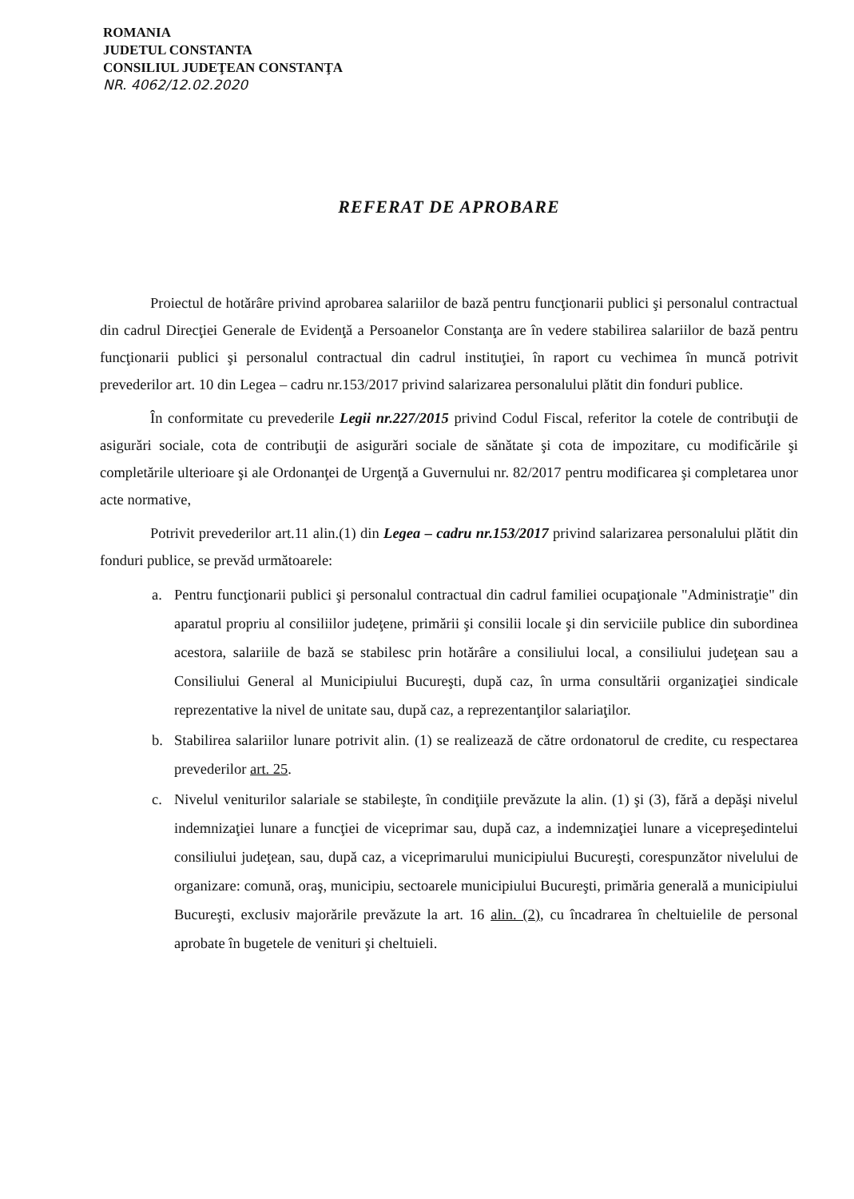ROMANIA
JUDETUL CONSTANTA
CONSILIUL JUDEŢEAN CONSTANŢA
NR. 4062/12.02.2020
REFERAT DE APROBARE
Proiectul de hotărâre privind aprobarea salariilor de bază pentru funcţionarii publici şi personalul contractual din cadrul Direcţiei Generale de Evidenţă a Persoanelor Constanţa are în vedere stabilirea salariilor de bază pentru funcţionarii publici şi personalul contractual din cadrul instituţiei, în raport cu vechimea în muncă potrivit prevederilor art. 10 din Legea – cadru nr.153/2017 privind salarizarea personalului plătit din fonduri publice.
În conformitate cu prevederile Legii nr.227/2015 privind Codul Fiscal, referitor la cotele de contribuţii de asigurări sociale, cota de contribuţii de asigurări sociale de sănătate şi cota de impozitare, cu modificările şi completările ulterioare şi ale Ordonanţei de Urgenţă a Guvernului nr. 82/2017 pentru modificarea şi completarea unor acte normative,
Potrivit prevederilor art.11 alin.(1) din Legea – cadru nr.153/2017 privind salarizarea personalului plătit din fonduri publice, se prevăd următoarele:
a. Pentru funcţionarii publici şi personalul contractual din cadrul familiei ocupaţionale "Administraţie" din aparatul propriu al consiliilor judeţene, primării şi consilii locale şi din serviciile publice din subordinea acestora, salariile de bază se stabilesc prin hotărâre a consiliului local, a consiliului judeţean sau a Consiliului General al Municipiului Bucureşti, după caz, în urma consultării organizaţiei sindicale reprezentative la nivel de unitate sau, după caz, a reprezentanţilor salariaţilor.
b. Stabilirea salariilor lunare potrivit alin. (1) se realizează de către ordonatorul de credite, cu respectarea prevederilor art. 25.
c. Nivelul veniturilor salariale se stabileşte, în condiţiile prevăzute la alin. (1) şi (3), fără a depăşi nivelul indemnizaţiei lunare a funcţiei de viceprimar sau, după caz, a indemnizaţiei lunare a vicepreşedintelui consiliului judeţean, sau, după caz, a viceprimarului municipiului Bucureşti, corespunzător nivelului de organizare: comună, oraş, municipiu, sectoarele municipiului Bucureşti, primăria generală a municipiului Bucureşti, exclusiv majorările prevăzute la art. 16 alin. (2), cu încadrarea în cheltuielile de personal aprobate în bugetele de venituri şi cheltuieli.